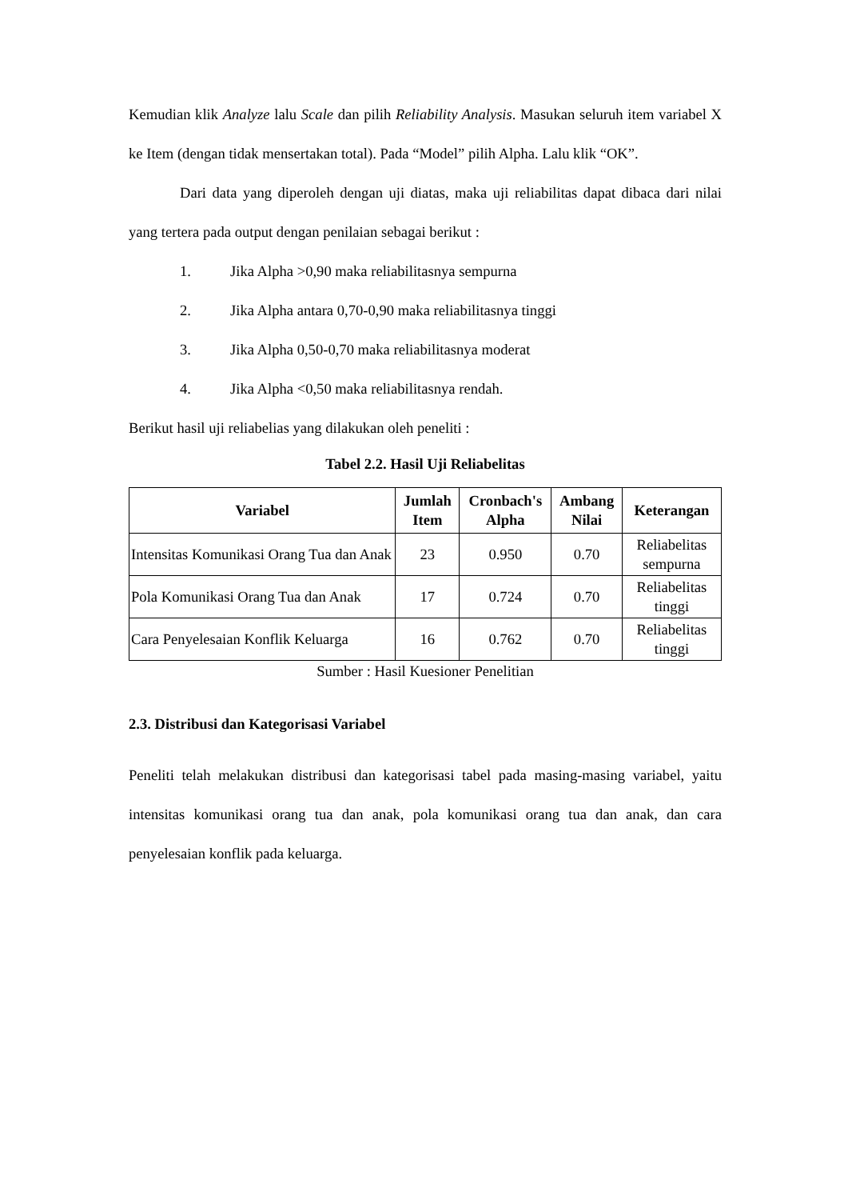Kemudian klik Analyze lalu Scale dan pilih Reliability Analysis. Masukan seluruh item variabel X ke Item (dengan tidak mensertakan total). Pada “Model” pilih Alpha. Lalu klik “OK”.
Dari data yang diperoleh dengan uji diatas, maka uji reliabilitas dapat dibaca dari nilai yang tertera pada output dengan penilaian sebagai berikut :
1. Jika Alpha >0,90 maka reliabilitasnya sempurna
2. Jika Alpha antara 0,70-0,90 maka reliabilitasnya tinggi
3. Jika Alpha 0,50-0,70 maka reliabilitasnya moderat
4. Jika Alpha <0,50 maka reliabilitasnya rendah.
Berikut hasil uji reliabelias yang dilakukan oleh peneliti :
Tabel 2.2. Hasil Uji Reliabelitas
| Variabel | Jumlah Item | Cronbach's Alpha | Ambang Nilai | Keterangan |
| --- | --- | --- | --- | --- |
| Intensitas Komunikasi Orang Tua dan Anak | 23 | 0.950 | 0.70 | Reliabelitas sempurna |
| Pola Komunikasi Orang Tua dan Anak | 17 | 0.724 | 0.70 | Reliabelitas tinggi |
| Cara Penyelesaian Konflik Keluarga | 16 | 0.762 | 0.70 | Reliabelitas tinggi |
Sumber : Hasil Kuesioner Penelitian
2.3. Distribusi dan Kategorisasi Variabel
Peneliti telah melakukan distribusi dan kategorisasi tabel pada masing-masing variabel, yaitu intensitas komunikasi orang tua dan anak, pola komunikasi orang tua dan anak, dan cara penyelesaian konflik pada keluarga.